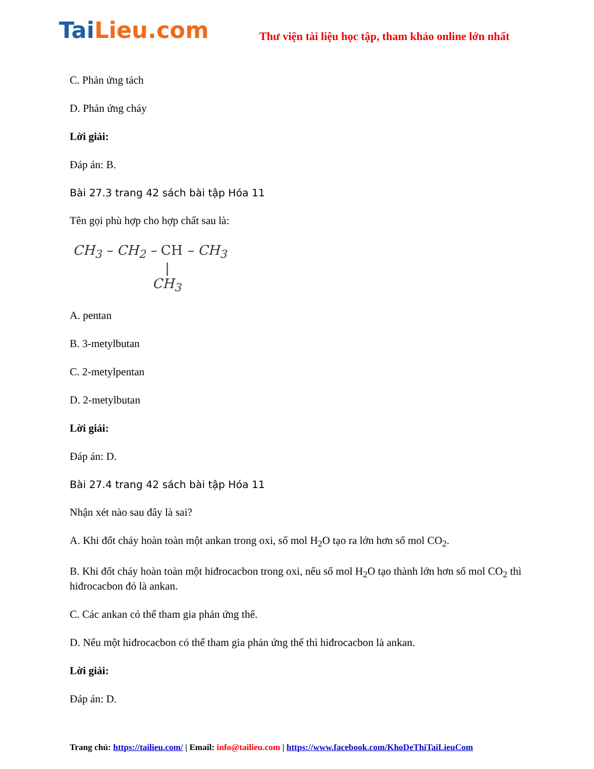Tai Lieu.com
Thư viện tài liệu học tập, tham khảo online lớn nhất
C. Phản ứng tách
D. Phản ứng cháy
Lời giải:
Đáp án: B.
Bài 27.3 trang 42 sách bài tập Hóa 11
Tên gọi phù hợp cho hợp chất sau là:
CH<sub>3</sub> – CH<sub>2</sub> – CH – CH<sub>3</sub>
|
CH<sub>3</sub>
A. pentan
B. 3-metylbutan
C. 2-metylpentan
D. 2-metylbutan
Lời giải:
Đáp án: D.
Bài 27.4 trang 42 sách bài tập Hóa 11
Nhận xét nào sau đây là sai?
A. Khi đốt cháy hoàn toàn một ankan trong oxi, số mol H<sub>2</sub>O tạo ra lớn hơn số mol CO<sub>2</sub>.
B. Khi đốt cháy hoàn toàn một hiđrocacbon trong oxi, nếu số mol H<sub>2</sub>O tạo thành lớn hơn số mol CO<sub>2</sub> thì hiđrocacbon đó là ankan.
C. Các ankan có thể tham gia phản ứng thế.
D. Nếu một hiđrocacbon có thể tham gia phản ứng thế thì hiđrocacbon là ankan.
Lời giải:
Đáp án: D.
Trang chủ: https://tailieu.com/ | Email: info@tailieu.com | https://www.facebook.com/KhoDeThiTaiLieuCom